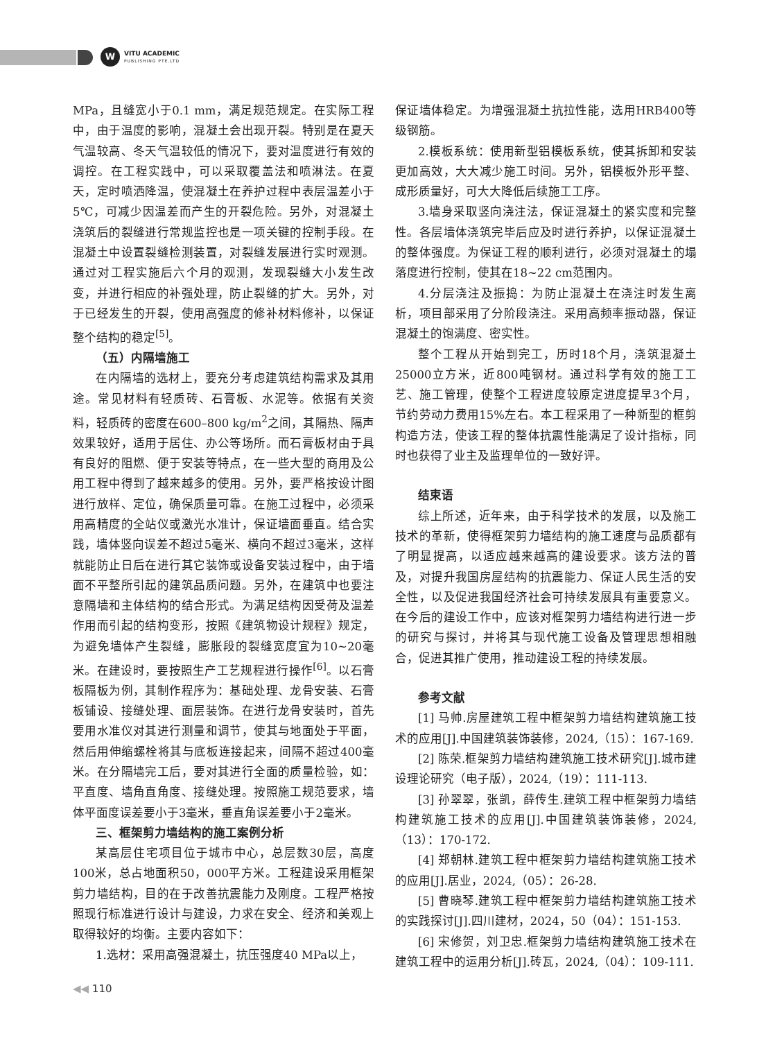W
VITU ACADEMIC
PUBLISHING PTE.LTD
MPa，且缝宽小于0.1 mm，满足规范规定。在实际工程中，由于温度的影响，混凝土会出现开裂。特别是在夏天气温较高、冬天气温较低的情况下，要对温度进行有效的调控。在工程实践中，可以采取覆盖法和喷淋法。在夏天，定时喷洒降温，使混凝土在养护过程中表层温差小于5℃，可减少因温差而产生的开裂危险。另外，对混凝土浇筑后的裂缝进行常规监控也是一项关键的控制手段。在混凝土中设置裂缝检测装置，对裂缝发展进行实时观测。通过对工程实施后六个月的观测，发现裂缝大小发生改变，并进行相应的补强处理，防止裂缝的扩大。另外，对于已经发生的开裂，使用高强度的修补材料修补，以保证整个结构的稳定<sup>[5]</sup>。
（五）内隔墙施工
在内隔墙的选材上，要充分考虑建筑结构需求及其用途。常见材料有轻质砖、石膏板、水泥等。依据有关资料，轻质砖的密度在600–800 kg/m<sup>2</sup>之间，其隔热、隔声效果较好，适用于居住、办公等场所。而石膏板材由于具有良好的阻燃、便于安装等特点，在一些大型的商用及公用工程中得到了越来越多的使用。另外，要严格按设计图进行放样、定位，确保质量可靠。在施工过程中，必须采用高精度的全站仪或激光水准计，保证墙面垂直。结合实践，墙体竖向误差不超过5毫米、横向不超过3毫米，这样就能防止日后在进行其它装饰或设备安装过程中，由于墙面不平整所引起的建筑品质问题。另外，在建筑中也要注意隔墙和主体结构的结合形式。为满足结构因受荷及温差作用而引起的结构变形，按照《建筑物设计规程》规定，为避免墙体产生裂缝，膨胀段的裂缝宽度宜为10~20毫米。在建设时，要按照生产工艺规程进行操作<sup>[6]</sup>。以石膏板隔板为例，其制作程序为：基础处理、龙骨安装、石膏板铺设、接缝处理、面层装饰。在进行龙骨安装时，首先要用水准仪对其进行测量和调节，使其与地面处于平面，然后用伸缩螺栓将其与底板连接起来，间隔不超过400毫米。在分隔墙完工后，要对其进行全面的质量检验，如：平直度、墙角直角度、接缝处理。按照施工规范要求，墙体平面度误差要小于3毫米，垂直角误差要小于2毫米。
三、框架剪力墙结构的施工案例分析
某高层住宅项目位于城市中心，总层数30层，高度100米，总占地面积50，000平方米。工程建设采用框架剪力墙结构，目的在于改善抗震能力及刚度。工程严格按照现行标准进行设计与建设，力求在安全、经济和美观上取得较好的均衡。主要内容如下：
1.选材：采用高强混凝土，抗压强度40 MPa以上，
保证墙体稳定。为增强混凝土抗拉性能，选用HRB400等级钢筋。
2.模板系统：使用新型铝模板系统，使其拆卸和安装更加高效，大大减少施工时间。另外，铝模板外形平整、成形质量好，可大大降低后续施工工序。
3.墙身采取竖向浇注法，保证混凝土的紧实度和完整性。各层墙体浇筑完毕后应及时进行养护，以保证混凝土的整体强度。为保证工程的顺利进行，必须对混凝土的塌落度进行控制，使其在18~22 cm范围内。
4.分层浇注及振捣：为防止混凝土在浇注时发生离析，项目部采用了分阶段浇注。采用高频率振动器，保证混凝土的饱满度、密实性。
整个工程从开始到完工，历时18个月，浇筑混凝土25000立方米，近800吨钢材。通过科学有效的施工工艺、施工管理，使整个工程进度较原定进度提早3个月，节约劳动力费用15%左右。本工程采用了一种新型的框剪构造方法，使该工程的整体抗震性能满足了设计指标，同时也获得了业主及监理单位的一致好评。
结束语
综上所述，近年来，由于科学技术的发展，以及施工技术的革新，使得框架剪力墙结构的施工速度与品质都有了明显提高，以适应越来越高的建设要求。该方法的普及，对提升我国房屋结构的抗震能力、保证人民生活的安全性，以及促进我国经济社会可持续发展具有重要意义。在今后的建设工作中，应该对框架剪力墙结构进行进一步的研究与探讨，并将其与现代施工设备及管理思想相融合，促进其推广使用，推动建设工程的持续发展。
参考文献
[1] 马帅.房屋建筑工程中框架剪力墙结构建筑施工技术的应用[J].中国建筑装饰装修，2024,（15）：167-169.
[2] 陈荣.框架剪力墙结构建筑施工技术研究[J].城市建设理论研究（电子版），2024,（19）：111-113.
[3] 孙翠翠，张凯，薛传生.建筑工程中框架剪力墙结构建筑施工技术的应用[J].中国建筑装饰装修，2024,（13）：170-172.
[4] 郑朝林.建筑工程中框架剪力墙结构建筑施工技术的应用[J].居业，2024,（05）：26-28.
[5] 曹晓琴.建筑工程中框架剪力墙结构建筑施工技术的实践探讨[J].四川建材，2024，50（04）：151-153.
[6] 宋修贺，刘卫忠.框架剪力墙结构建筑施工技术在建筑工程中的运用分析[J].砖瓦，2024,（04）：109-111.
◀◀ 110